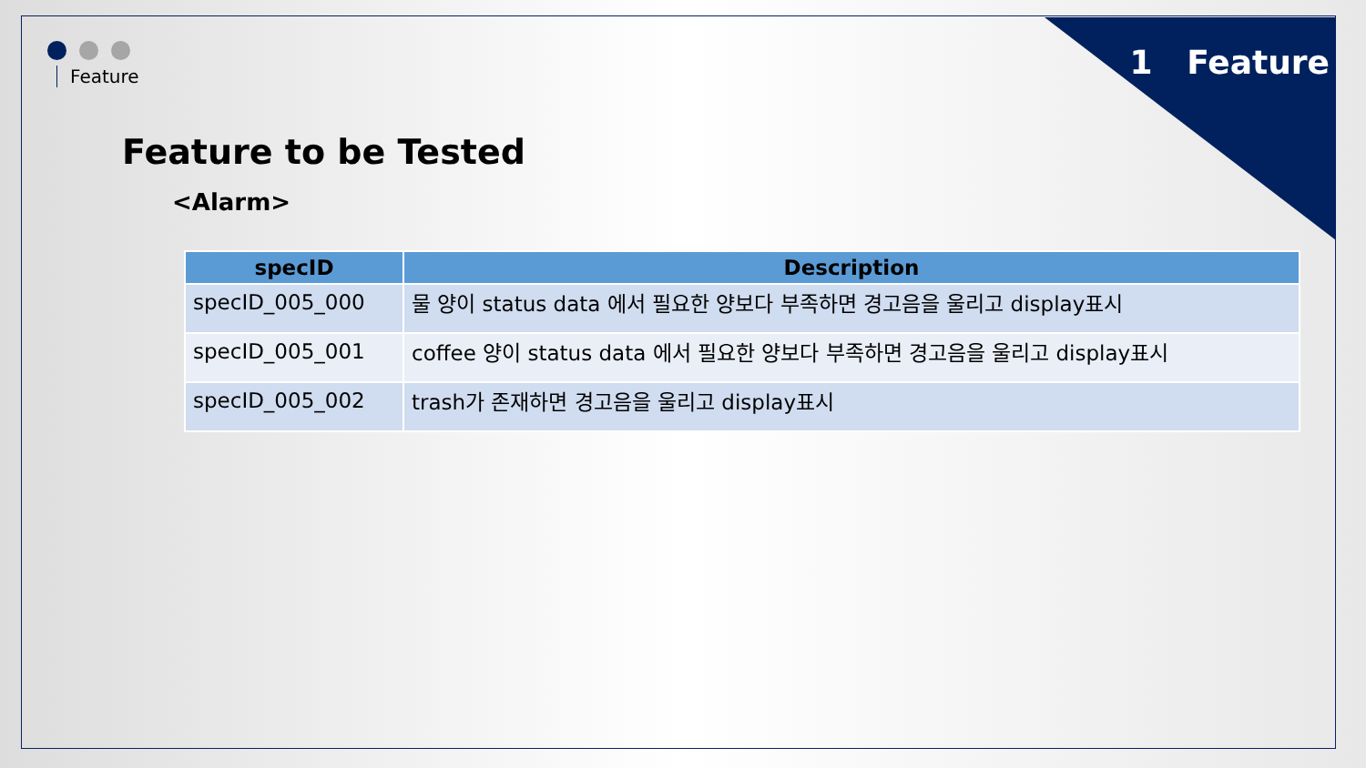Feature 1 Feature
Feature to be Tested
<Alarm>
| specID | Description |
| --- | --- |
| specID_005_000 | 물 양이 status data 에서 필요한 양보다 부족하면 경고음을 울리고 display표시 |
| specID_005_001 | coffee 양이 status data 에서 필요한 양보다 부족하면 경고음을 울리고 display표시 |
| specID_005_002 | trash가 존재하면 경고음을 울리고 display표시 |